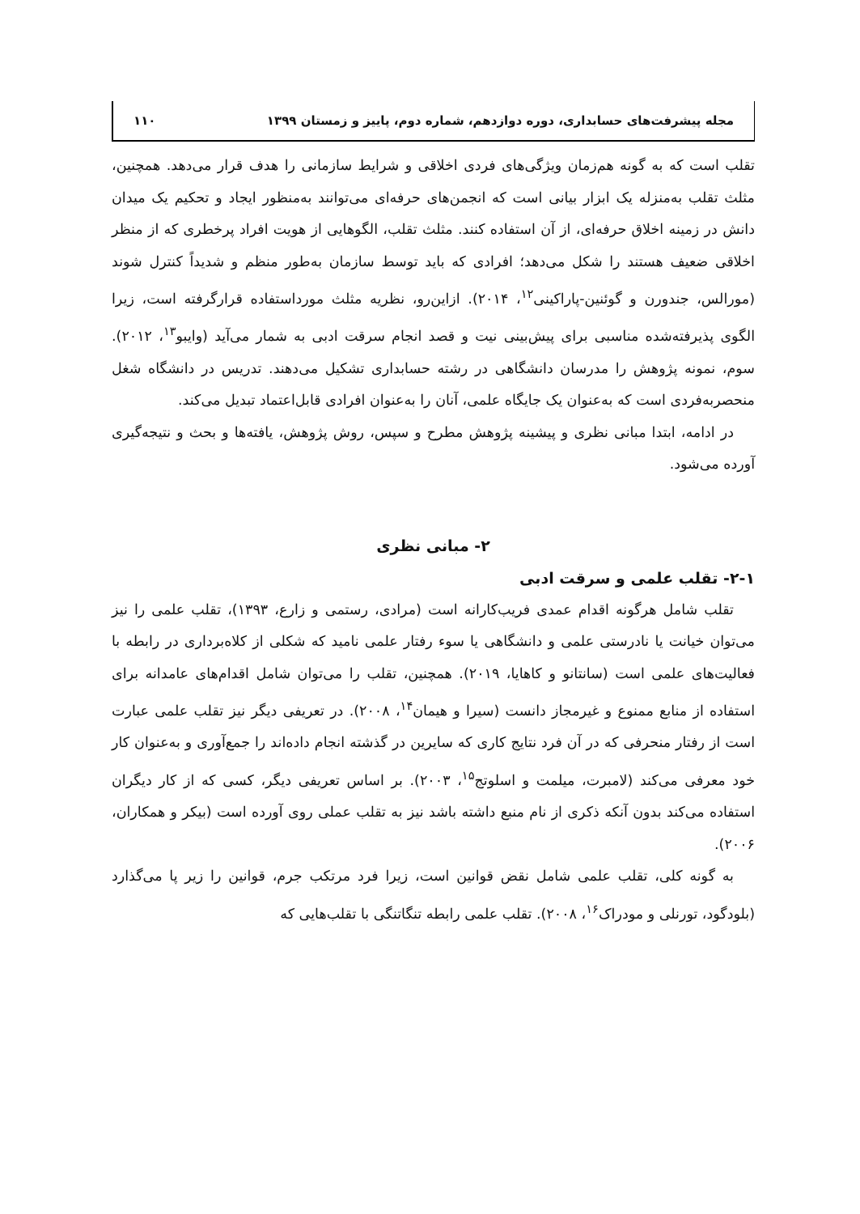مجله پیشرفت‌های حسابداری، دوره دوازدهم، شماره دوم، پاییز و زمستان ۱۳۹۹ ۱۱۰
تقلب است که به گونه هم‌زمان ویژگی‌های فردی اخلاقی و شرایط سازمانی را هدف قرار می‌دهد. همچنین، مثلث تقلب به‌منزله یک ابزار بیانی است که انجمن‌های حرفه‌ای می‌توانند به‌منظور ایجاد و تحکیم یک میدان دانش در زمینه اخلاق حرفه‌ای، از آن استفاده کنند. مثلث تقلب، الگوهایی از هویت افراد پرخطری که از منظر اخلاقی ضعیف هستند را شکل می‌دهد؛ افرادی که باید توسط سازمان به‌طور منظم و شدیداً کنترل شوند (مورالس، جندورن و گوئنین-پاراکینی<sup>۱۲</sup>، ۲۰۱۴). ازاین‌رو، نظریه مثلث مورداستفاده قرارگرفته است، زیرا الگوی پذیرفته‌شده مناسبی برای پیش‌بینی نیت و قصد انجام سرقت ادبی به شمار می‌آید (وایبو<sup>۱۳</sup>، ۲۰۱۲). سوم، نمونه پژوهش را مدرسان دانشگاهی در رشته حسابداری تشکیل می‌دهند. تدریس در دانشگاه شغل منحصربه‌فردی است که به‌عنوان یک جایگاه علمی، آنان را به‌عنوان افرادی قابل‌اعتماد تبدیل می‌کند.
در ادامه، ابتدا مبانی نظری و پیشینه پژوهش مطرح و سپس، روش پژوهش، یافته‌ها و بحث و نتیجه‌گیری آورده می‌شود.
۲- مبانی نظری
۲-۱- تقلب علمی و سرقت ادبی
تقلب شامل هرگونه اقدام عمدی فریب‌کارانه است (مرادی، رستمی و زارع، ۱۳۹۳)، تقلب علمی را نیز می‌توان خیانت یا نادرستی علمی و دانشگاهی یا سوء رفتار علمی نامید که شکلی از کلاه‌برداری در رابطه با فعالیت‌های علمی است (سانتانو و کاهایا، ۲۰۱۹). همچنین، تقلب را می‌توان شامل اقدام‌های عامدانه برای استفاده از منابع ممنوع و غیرمجاز دانست (سیرا و هیمان<sup>۱۴</sup>، ۲۰۰۸). در تعریفی دیگر نیز تقلب علمی عبارت است از رفتار منحرفی که در آن فرد نتایج کاری که سایرین در گذشته انجام داده‌اند را جمع‌آوری و به‌عنوان کار خود معرفی می‌کند (لامبرت، میلمت و اسلوتج<sup>۱۵</sup>، ۲۰۰۳). بر اساس تعریفی دیگر، کسی که از کار دیگران استفاده می‌کند بدون آنکه ذکری از نام منبع داشته باشد نیز به تقلب عملی روی آورده است (بیکر و همکاران، ۲۰۰۶).
به گونه کلی، تقلب علمی شامل نقض قوانین است، زیرا فرد مرتکب جرم، قوانین را زیر پا می‌گذارد (بلودگود، تورنلی و مودراک<sup>۱۶</sup>، ۲۰۰۸). تقلب علمی رابطه تنگاتنگی با تقلب‌هایی که